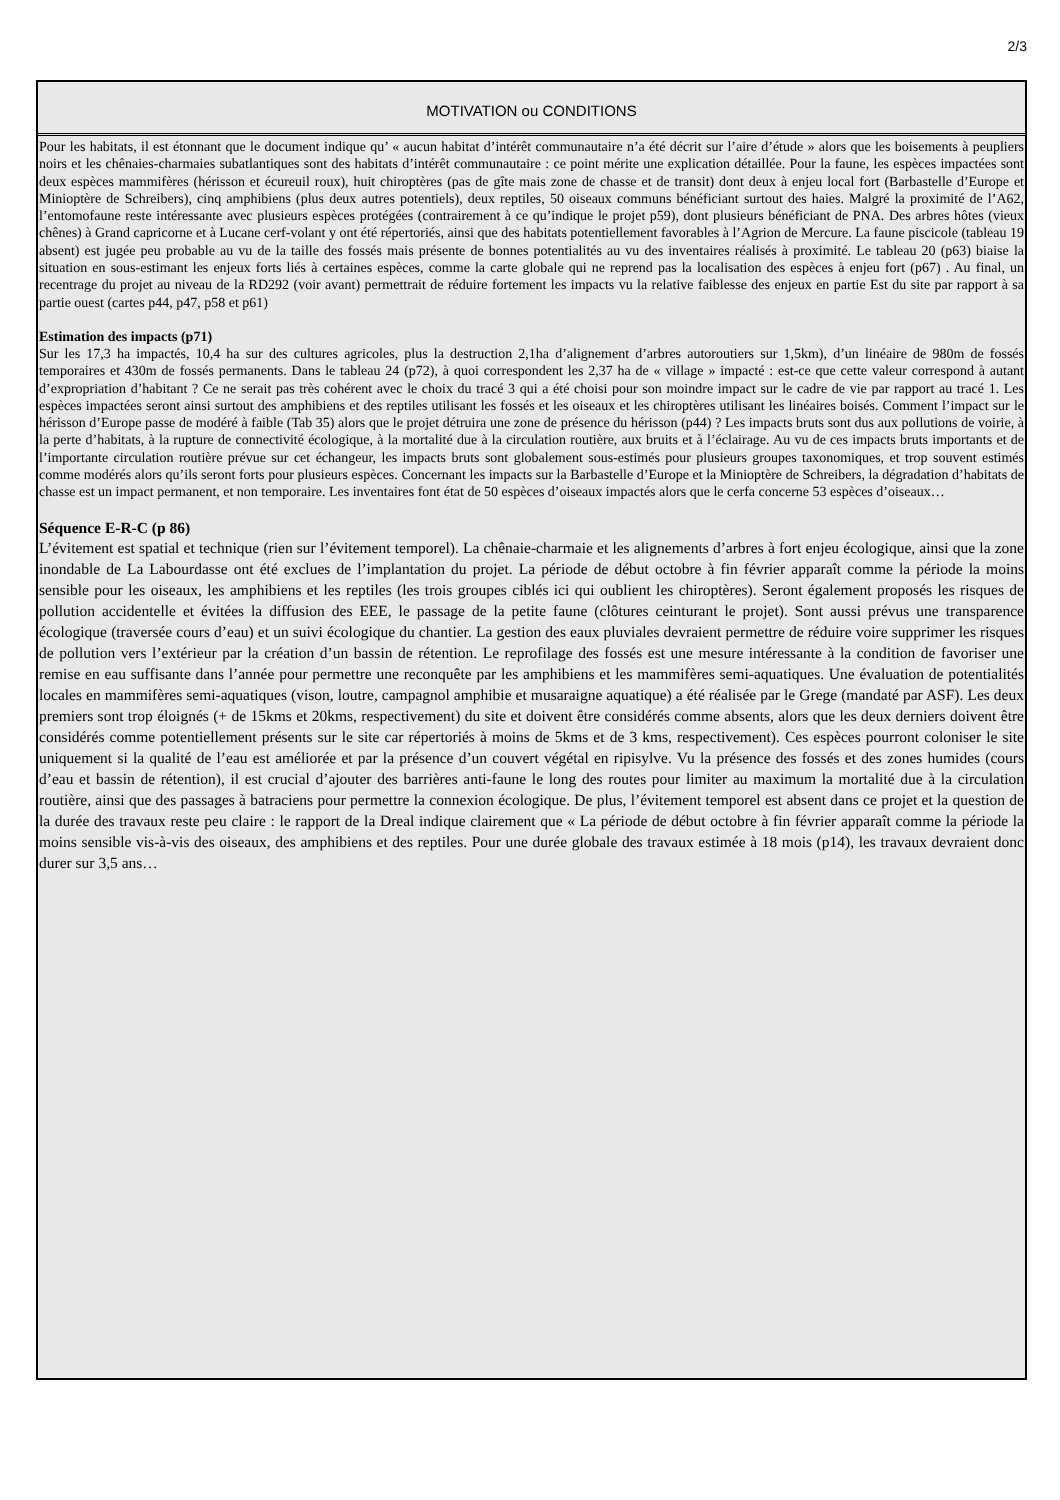2/3
MOTIVATION ou CONDITIONS
Pour les habitats, il est étonnant que le document indique qu’ « aucun habitat d’intérêt communautaire n’a été décrit sur l’aire d’étude » alors que les boisements à peupliers noirs et les chênaies-charmaies subatlantiques sont des habitats d’intérêt communautaire : ce point mérite une explication détaillée. Pour la faune, les espèces impactées sont deux espèces mammifères (hérisson et écureuil roux), huit chiroptères (pas de gîte mais zone de chasse et de transit) dont deux à enjeu local fort (Barbastelle d’Europe et Minioptère de Schreibers), cinq amphibiens (plus deux autres potentiels), deux reptiles, 50 oiseaux communs bénéficiant surtout des haies. Malgré la proximité de l’A62, l’entomofaune reste intéressante avec plusieurs espèces protégées (contrairement à ce qu’indique le projet p59), dont plusieurs bénéficiant de PNA. Des arbres hôtes (vieux chênes) à Grand capricorne et à Lucane cerf-volant y ont été répertoriés, ainsi que des habitats potentiellement favorables à l’Agrion de Mercure. La faune piscicole (tableau 19 absent) est jugée peu probable au vu de la taille des fossés mais présente de bonnes potentialités au vu des inventaires réalisés à proximité. Le tableau 20 (p63) biaise la situation en sous-estimant les enjeux forts liés à certaines espèces, comme la carte globale qui ne reprend pas la localisation des espèces à enjeu fort (p67) . Au final, un recentrage du projet au niveau de la RD292 (voir avant) permettrait de réduire fortement les impacts vu la relative faiblesse des enjeux en partie Est du site par rapport à sa partie ouest (cartes p44, p47, p58 et p61)
Estimation des impacts (p71)
Sur les 17,3 ha impactés, 10,4 ha sur des cultures agricoles, plus la destruction 2,1ha d’alignement d’arbres autoroutiers sur 1,5km), d’un linéaire de 980m de fossés temporaires et 430m de fossés permanents. Dans le tableau 24 (p72), à quoi correspondent les 2,37 ha de « village » impacté : est-ce que cette valeur correspond à autant d’expropriation d’habitant ? Ce ne serait pas très cohérent avec le choix du tracé 3 qui a été choisi pour son moindre impact sur le cadre de vie par rapport au tracé 1. Les espèces impactées seront ainsi surtout des amphibiens et des reptiles utilisant les fossés et les oiseaux et les chiroptères utilisant les linéaires boisés. Comment l’impact sur le hérisson d’Europe passe de modéré à faible (Tab 35) alors que le projet détruira une zone de présence du hérisson (p44) ? Les impacts bruts sont dus aux pollutions de voirie, à la perte d’habitats, à la rupture de connectivité écologique, à la mortalité due à la circulation routière, aux bruits et à l’éclairage. Au vu de ces impacts bruts importants et de l’importante circulation routière prévue sur cet échangeur, les impacts bruts sont globalement sous-estimés pour plusieurs groupes taxonomiques, et trop souvent estimés comme modérés alors qu’ils seront forts pour plusieurs espèces. Concernant les impacts sur la Barbastelle d’Europe et la Minioptère de Schreibers, la dégradation d’habitats de chasse est un impact permanent, et non temporaire. Les inventaires font état de 50 espèces d’oiseaux impactés alors que le cerfa concerne 53 espèces d’oiseaux…
Séquence E-R-C (p 86)
L’évitement est spatial et technique (rien sur l’évitement temporel). La chênaie-charmaie et les alignements d’arbres à fort enjeu écologique, ainsi que la zone inondable de La Labourdasse ont été exclues de l’implantation du projet. La période de début octobre à fin février apparaît comme la période la moins sensible pour les oiseaux, les amphibiens et les reptiles (les trois groupes ciblés ici qui oublient les chiroptères). Seront également proposés les risques de pollution accidentelle et évitées la diffusion des EEE, le passage de la petite faune (clôtures ceinturant le projet). Sont aussi prévus une transparence écologique (traversée cours d’eau) et un suivi écologique du chantier. La gestion des eaux pluviales devraient permettre de réduire voire supprimer les risques de pollution vers l’extérieur par la création d’un bassin de rétention. Le reprofilage des fossés est une mesure intéressante à la condition de favoriser une remise en eau suffisante dans l’année pour permettre une reconquête par les amphibiens et les mammifères semi-aquatiques. Une évaluation de potentialités locales en mammifères semi-aquatiques (vison, loutre, campagnol amphibie et musaraigne aquatique) a été réalisée par le Grege (mandaté par ASF). Les deux premiers sont trop éloignés (+ de 15kms et 20kms, respectivement) du site et doivent être considérés comme absents, alors que les deux derniers doivent être considérés comme potentiellement présents sur le site car répertoriés à moins de 5kms et de 3 kms, respectivement). Ces espèces pourront coloniser le site uniquement si la qualité de l’eau est améliorée et par la présence d’un couvert végétal en ripisylve. Vu la présence des fossés et des zones humides (cours d’eau et bassin de rétention), il est crucial d’ajouter des barrières anti-faune le long des routes pour limiter au maximum la mortalité due à la circulation routière, ainsi que des passages à batraciens pour permettre la connexion écologique. De plus, l’évitement temporel est absent dans ce projet et la question de la durée des travaux reste peu claire : le rapport de la Dreal indique clairement que « La période de début octobre à fin février apparaît comme la période la moins sensible vis-à-vis des oiseaux, des amphibiens et des reptiles. Pour une durée globale des travaux estimée à 18 mois (p14), les travaux devraient donc durer sur 3,5 ans…